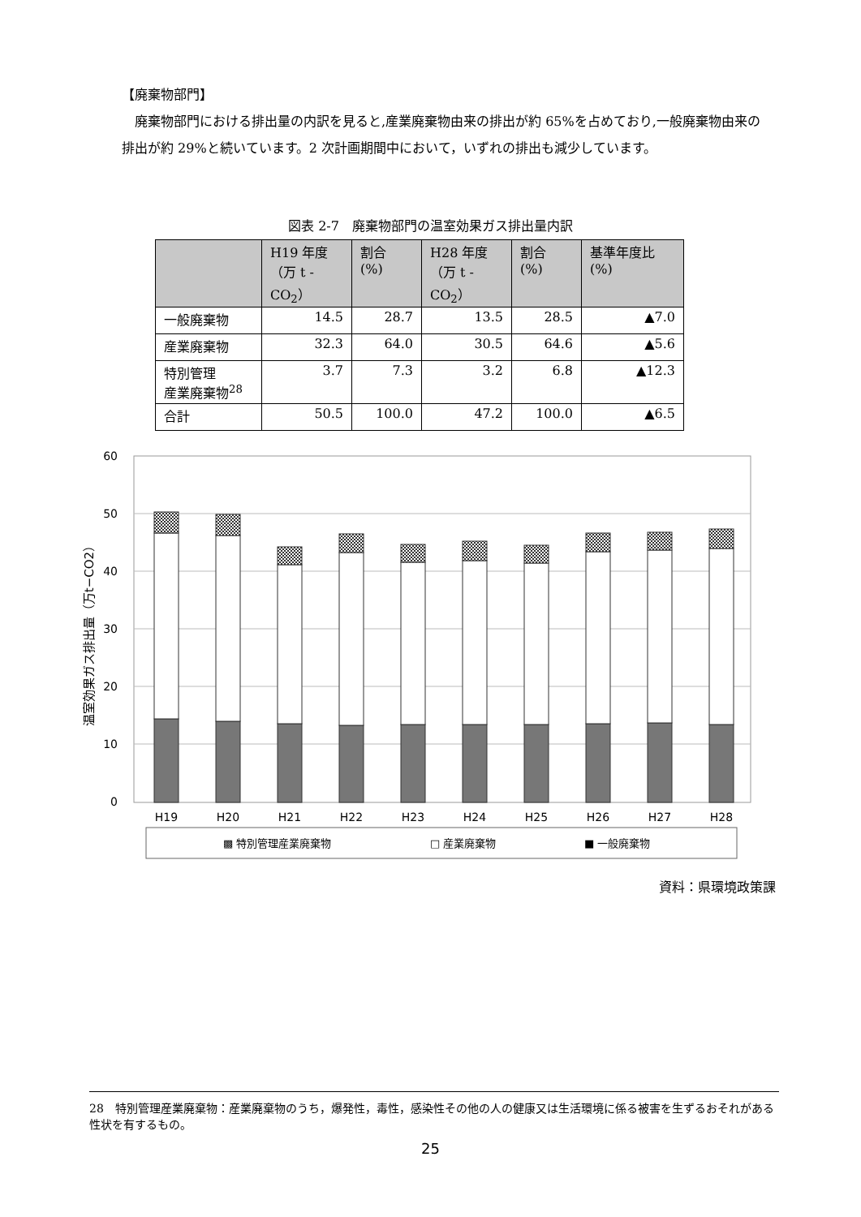【廃棄物部門】
廃棄物部門における排出量の内訳を見ると,産業廃棄物由来の排出が約 65%を占めており,一般廃棄物由来の排出が約 29%と続いています。2 次計画期間中において，いずれの排出も減少しています。
図表 2-7　廃棄物部門の温室効果ガス排出量内訳
| | H19 年度 （万 t -CO<sub>2</sub>） | 割合 (%) | H28 年度 （万 t -CO<sub>2</sub>） | 割合 (%) | 基準年度比 (%) |
| --- | --- | --- | --- | --- | --- |
| 一般廃棄物 | 14.5 | 28.7 | 13.5 | 28.5 | ▲7.0 |
| 産業廃棄物 | 32.3 | 64.0 | 30.5 | 64.6 | ▲5.6 |
| 特別管理 産業廃棄物<sup>28</sup> | 3.7 | 7.3 | 3.2 | 6.8 | ▲12.3 |
| 合計 | 50.5 | 100.0 | 47.2 | 100.0 | ▲6.5 |
60
50
40
30
20
10
0
温室効果ガス排出量（万t−CO2）
H19
H20
H21
H22
H23
H24
H25
H26
H27
H28
▩ 特別管理産業廃棄物
□ 産業廃棄物
■ 一般廃棄物
資料：県環境政策課
28　特別管理産業廃棄物：産業廃棄物のうち，爆発性，毒性，感染性その他の人の健康又は生活環境に係る被害を生ずるおそれがある性状を有するもの。
25